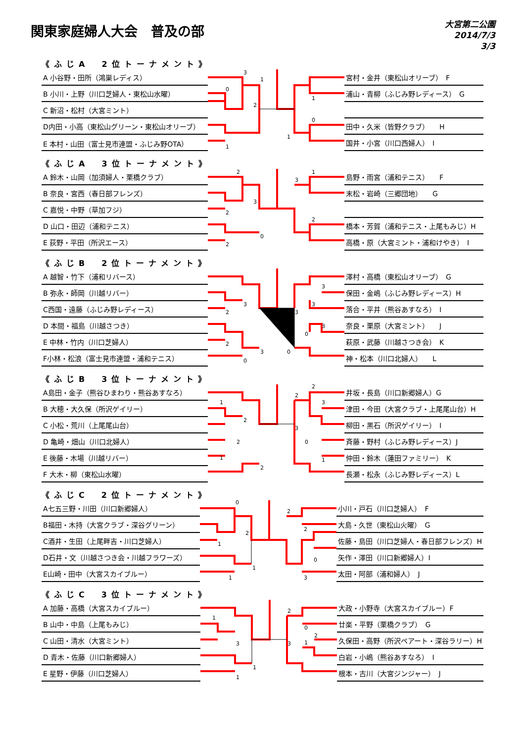関東家庭婦人大会　普及の部
大宮第二公園
2014/7/3
3/3
《ふじA　2位トーナメント》
| A 小谷野・田所（鴻巣レディス） |
| B 小川・上野（川口芝婦人・東松山水曜） |
| C 新沼・松村（大宮ミント） |
| D内田・小高（東松山グリーン・東松山オリーブ） |
| E 本村・山田（富士見市連盟・ふじみ野OTA） |
3
0
1
2
1
1
1
0
| 宮村・金井（東松山オリーブ） F |
| 浦山・青柳（ふじみ野レディース） G |
| 田中・久米（皆野クラブ） H |
| 国井・小宮（川口西婦人） I |
《ふじA　3位トーナメント》
| A 鈴木・山岡（加須婦人・栗橋クラブ） |
| B 奈良・宮西（春日部フレンズ） |
| C 嘉悦・中野（草加フジ） |
| D 山口・田辺（浦和テニス） |
| E 荻野・平田（所沢エース） |
2
2
3
0
2
3
1
2
| 島野・雨宮（浦和テニス） F |
| 末松・岩崎（三郷団地） G |
| 橋本・芳賀（浦和テニス・上尾もみじ）H |
| 高橋・原（大宮ミント・浦和けやき） I |
《ふじB　2位トーナメント》
| A 越智・竹下（浦和リバース） |
| B 弥永・師岡（川越リバー） |
| C西国・遠藤（ふじみ野レディース） |
| D 本間・福島（川越さつき） |
| E 中林・竹内（川口芝婦人） |
| F小林・松浪（富士見市連盟・浦和テニス） |
3
2
2
3
0
0
3
3
3
3
0
| 澤村・高橋（東松山オリーブ） G |
| 保田・金嶋（ふじみ野レディース）H |
| 落合・平井（熊谷あすなろ） I |
| 奈良・栗原（大宮ミント） J |
| 萩原・武藤（川越さつき会） K |
| 神・松本（川口北婦人） L |
《ふじB　3位トーナメント》
| A島田・金子（熊谷ひまわり・熊谷あすなろ） |
| B 大穂・大久保（所沢ゲイリー） |
| C 小松・荒川（上尾尾山台） |
| D 亀崎・畑山（川口北婦人） |
| E 後藤・木場（川越リバー） |
| F 大木・柳（東松山水曜） |
1
2
2
1
2
2
2
3
3
0
1
| 井坂・長島（川口新郷婦人）G |
| 津田・今田（大宮クラブ・上尾尾山台）H |
| 柳田・黒石（所沢ゲイリー） I |
| 斉藤・野村（ふじみ野レディース）J |
| 仲田・鈴木（蓮田ファミリー） K |
| 長瀬・松永（ふじみ野レディース）L |
《ふじC　2位トーナメント》
| A七五三野・川田（川口新郷婦人） |
| B福田・木持（大宮クラブ・深谷グリーン） |
| C酒井・生田（上尾畔吉・川口芝婦人） |
| D石井・文（川越さつき会・川越フラワーズ） |
| E山崎・田中（大宮スカイブルー） |
0
2
1
1
1
2
2
0
3
| 小川・戸石（川口芝婦人） F |
| 大島・久世（東松山火曜） G |
| 佐藤・島田（川口芝婦人・春日部フレンズ）H |
| 矢作・澤田（川口新郷婦人）I |
| 太田・阿部（浦和婦人） J |
《ふじC　3位トーナメント》
| A 加藤・高橋（大宮スカイブルー） |
| B 山中・中島（上尾もみじ） |
| C 山田・清水（大宮ミント） |
| D 青木・佐藤（川口新郷婦人） |
| E 星野・伊藤（川口芝婦人） |
1
3
1
1
2
0
3
2
1
| 大政・小野寺（大宮スカイブルー）F |
| 廿楽・平野（栗橋クラブ） G |
| 久保田・高野（所沢ペアート・深谷ラリー）H |
| 白岩・小嶋（熊谷あすなろ） I |
| 根本・古川（大宮ジンジャー） J |